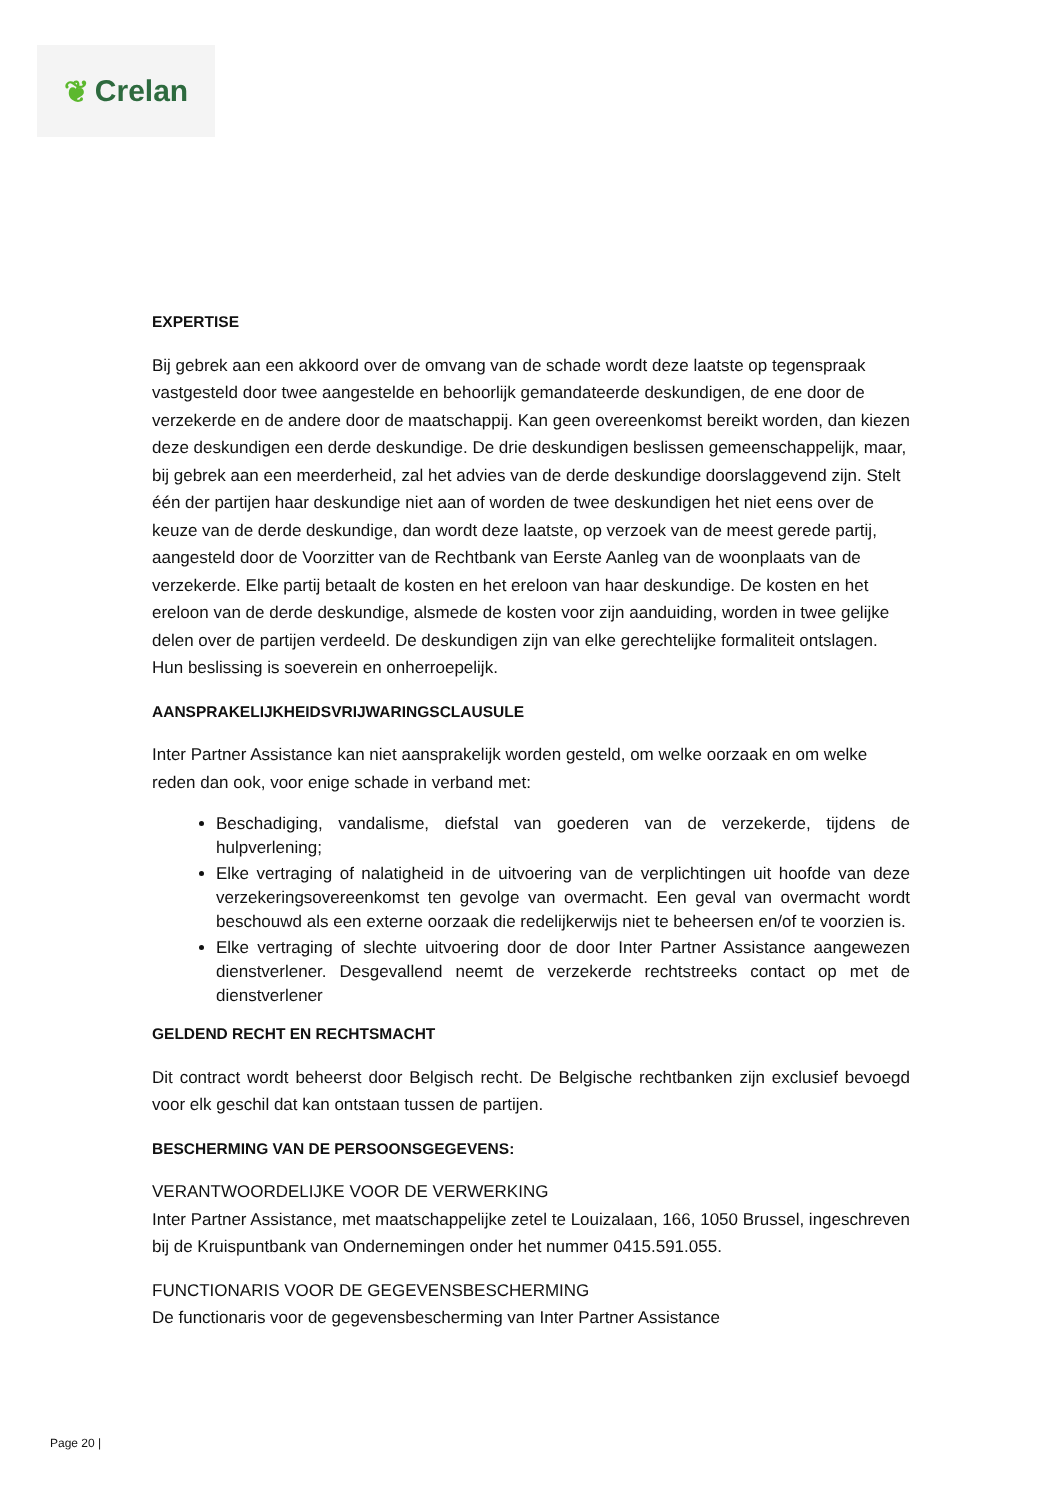❦ Crelan
EXPERTISE
Bij gebrek aan een akkoord over de omvang van de schade wordt deze laatste op tegenspraak vastgesteld door twee aangestelde en behoorlijk gemandateerde deskundigen, de ene door de verzekerde en de andere door de maatschappij. Kan geen overeenkomst bereikt worden, dan kiezen deze deskundigen een derde deskundige. De drie deskundigen beslissen gemeenschappelijk, maar, bij gebrek aan een meerderheid, zal het advies van de derde deskundige doorslaggevend zijn. Stelt één der partijen haar deskundige niet aan of worden de twee deskundigen het niet eens over de keuze van de derde deskundige, dan wordt deze laatste, op verzoek van de meest gerede partij, aangesteld door de Voorzitter van de Rechtbank van Eerste Aanleg van de woonplaats van de verzekerde. Elke partij betaalt de kosten en het ereloon van haar deskundige. De kosten en het ereloon van de derde deskundige, alsmede de kosten voor zijn aanduiding, worden in twee gelijke delen over de partijen verdeeld. De deskundigen zijn van elke gerechtelijke formaliteit ontslagen. Hun beslissing is soeverein en onherroepelijk.
AANSPRAKELIJKHEIDSVRIJWARINGSCLAUSULE
Inter Partner Assistance kan niet aansprakelijk worden gesteld, om welke oorzaak en om welke reden dan ook, voor enige schade in verband met:
Beschadiging, vandalisme, diefstal van goederen van de verzekerde, tijdens de hulpverlening;
Elke vertraging of nalatigheid in de uitvoering van de verplichtingen uit hoofde van deze verzekeringsovereenkomst ten gevolge van overmacht. Een geval van overmacht wordt beschouwd als een externe oorzaak die redelijkerwijs niet te beheersen en/of te voorzien is.
Elke vertraging of slechte uitvoering door de door Inter Partner Assistance aangewezen dienstverlener. Desgevallend neemt de verzekerde rechtstreeks contact op met de dienstverlener
GELDEND RECHT EN RECHTSMACHT
Dit contract wordt beheerst door Belgisch recht. De Belgische rechtbanken zijn exclusief bevoegd voor elk geschil dat kan ontstaan tussen de partijen.
BESCHERMING VAN DE PERSOONSGEGEVENS:
VERANTWOORDELIJKE VOOR DE VERWERKING
Inter Partner Assistance, met maatschappelijke zetel te Louizalaan, 166, 1050 Brussel, ingeschreven bij de Kruispuntbank van Ondernemingen onder het nummer 0415.591.055.
FUNCTIONARIS VOOR DE GEGEVENSBESCHERMING
De functionaris voor de gegevensbescherming van Inter Partner Assistance
Page 20 |